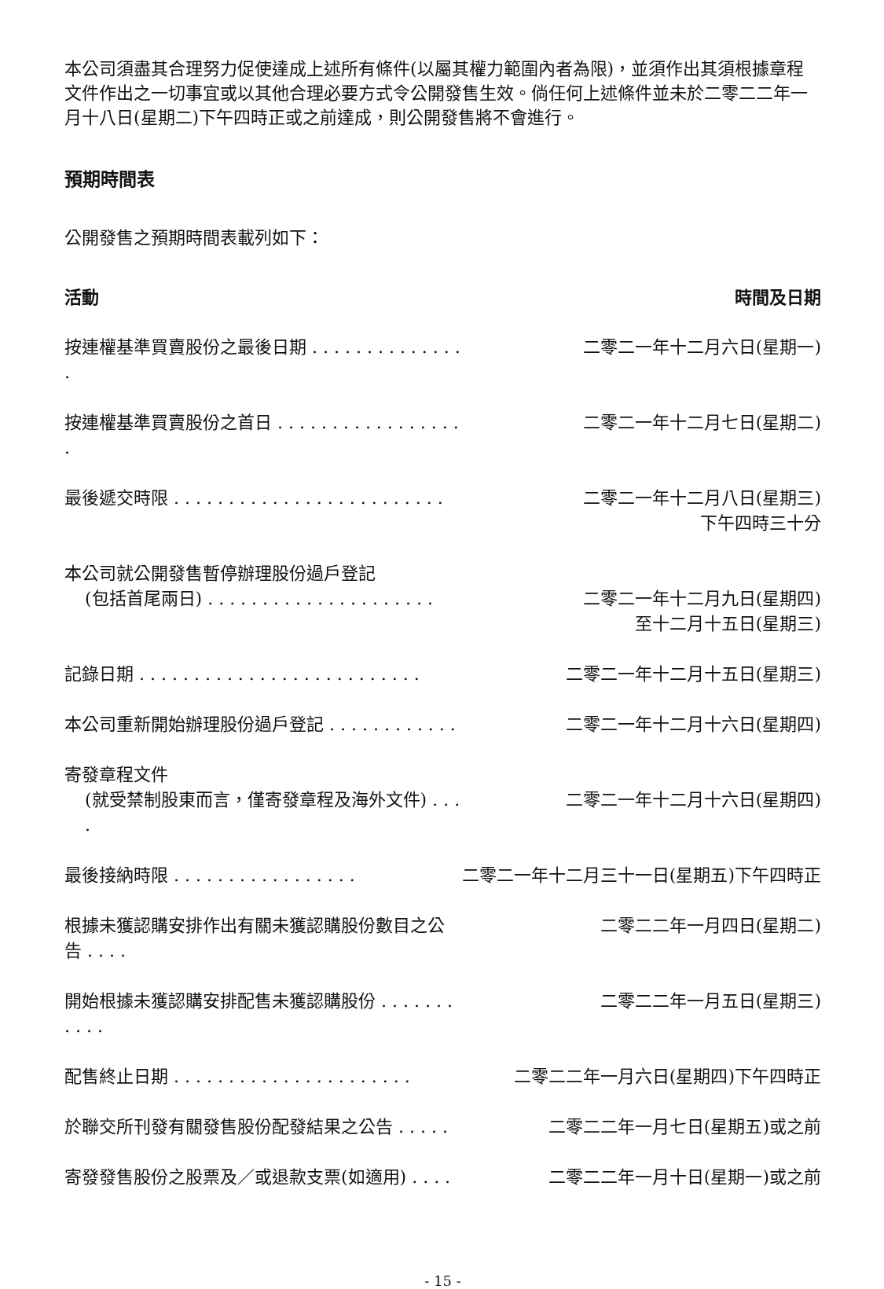本公司須盡其合理努力促使達成上述所有條件(以屬其權力範圍內者為限)，並須作出其須根據章程文件作出之一切事宜或以其他合理必要方式令公開發售生效。倘任何上述條件並未於二零二二年一月十八日(星期二)下午四時正或之前達成，則公開發售將不會進行。
預期時間表
公開發售之預期時間表載列如下：
| 活動 | 時間及日期 |
| --- | --- |
| 按連權基準買賣股份之最後日期 . . . . . . . . . . . . . . . | 二零二一年十二月六日(星期一) |
| 按連權基準買賣股份之首日 . . . . . . . . . . . . . . . . . . | 二零二一年十二月七日(星期二) |
| 最後遞交時限 . . . . . . . . . . . . . . . . . . . . . . . . . | 二零二一年十二月八日(星期三) 下午四時三十分 |
| 本公司就公開發售暫停辦理股份過戶登記 (包括首尾兩日) . . . . . . . . . . . . . . . . . . . . . | 二零二一年十二月九日(星期四) 至十二月十五日(星期三) |
| 記錄日期 . . . . . . . . . . . . . . . . . . . . . . . . . . | 二零二一年十二月十五日(星期三) |
| 本公司重新開始辦理股份過戶登記 . . . . . . . . . . . . | 二零二一年十二月十六日(星期四) |
| 寄發章程文件 (就受禁制股東而言，僅寄發章程及海外文件) . . . . | 二零二一年十二月十六日(星期四) |
| 最後接納時限 . . . . . . . . . . . . . . . . . | 二零二一年十二月三十一日(星期五)下午四時正 |
| 根據未獲認購安排作出有關未獲認購股份數目之公告 . . . . | 二零二二年一月四日(星期二) |
| 開始根據未獲認購安排配售未獲認購股份 . . . . . . . . . . . | 二零二二年一月五日(星期三) |
| 配售終止日期 . . . . . . . . . . . . . . . . . . . . . . | 二零二二年一月六日(星期四)下午四時正 |
| 於聯交所刊發有關發售股份配發結果之公告 . . . . . | 二零二二年一月七日(星期五)或之前 |
| 寄發發售股份之股票及／或退款支票(如適用) . . . . | 二零二二年一月十日(星期一)或之前 |
- 15 -